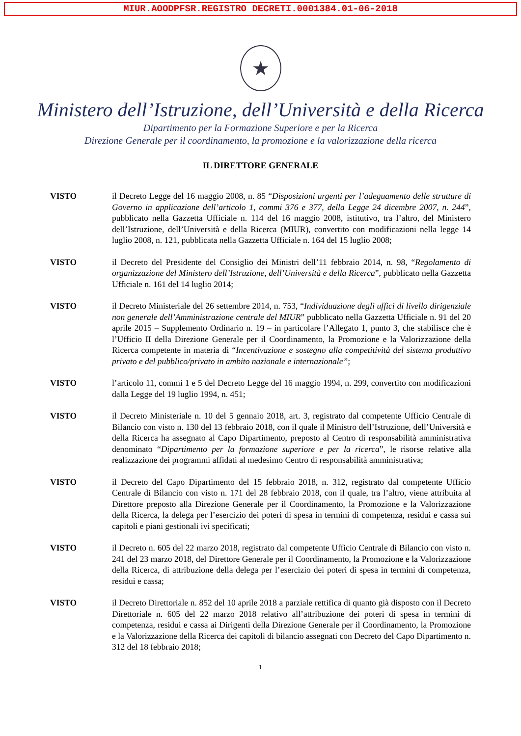MIUR.AOODPFSR.REGISTRO DECRETI.0001384.01-06-2018
★
Ministero dell’Istruzione, dell’Università e della Ricerca
Dipartimento per la Formazione Superiore e per la Ricerca
Direzione Generale per il coordinamento, la promozione e la valorizzazione della ricerca
IL DIRETTORE GENERALE
VISTO il Decreto Legge del 16 maggio 2008, n. 85 “Disposizioni urgenti per l’adeguamento delle strutture di Governo in applicazione dell’articolo 1, commi 376 e 377, della Legge 24 dicembre 2007, n. 244”, pubblicato nella Gazzetta Ufficiale n. 114 del 16 maggio 2008, istitutivo, tra l’altro, del Ministero dell’Istruzione, dell’Università e della Ricerca (MIUR), convertito con modificazioni nella legge 14 luglio 2008, n. 121, pubblicata nella Gazzetta Ufficiale n. 164 del 15 luglio 2008;
VISTO il Decreto del Presidente del Consiglio dei Ministri dell’11 febbraio 2014, n. 98, “Regolamento di organizzazione del Ministero dell’Istruzione, dell’Università e della Ricerca”, pubblicato nella Gazzetta Ufficiale n. 161 del 14 luglio 2014;
VISTO il Decreto Ministeriale del 26 settembre 2014, n. 753, “Individuazione degli uffici di livello dirigenziale non generale dell’Amministrazione centrale del MIUR” pubblicato nella Gazzetta Ufficiale n. 91 del 20 aprile 2015 – Supplemento Ordinario n. 19 – in particolare l’Allegato 1, punto 3, che stabilisce che è l’Ufficio II della Direzione Generale per il Coordinamento, la Promozione e la Valorizzazione della Ricerca competente in materia di “Incentivazione e sostegno alla competitività del sistema produttivo privato e del pubblico/privato in ambito nazionale e internazionale”;
VISTO l’articolo 11, commi 1 e 5 del Decreto Legge del 16 maggio 1994, n. 299, convertito con modificazioni dalla Legge del 19 luglio 1994, n. 451;
VISTO il Decreto Ministeriale n. 10 del 5 gennaio 2018, art. 3, registrato dal competente Ufficio Centrale di Bilancio con visto n. 130 del 13 febbraio 2018, con il quale il Ministro dell’Istruzione, dell’Università e della Ricerca ha assegnato al Capo Dipartimento, preposto al Centro di responsabilità amministrativa denominato “Dipartimento per la formazione superiore e per la ricerca”, le risorse relative alla realizzazione dei programmi affidati al medesimo Centro di responsabilità amministrativa;
VISTO il Decreto del Capo Dipartimento del 15 febbraio 2018, n. 312, registrato dal competente Ufficio Centrale di Bilancio con visto n. 171 del 28 febbraio 2018, con il quale, tra l’altro, viene attribuita al Direttore preposto alla Direzione Generale per il Coordinamento, la Promozione e la Valorizzazione della Ricerca, la delega per l’esercizio dei poteri di spesa in termini di competenza, residui e cassa sui capitoli e piani gestionali ivi specificati;
VISTO il Decreto n. 605 del 22 marzo 2018, registrato dal competente Ufficio Centrale di Bilancio con visto n. 241 del 23 marzo 2018, del Direttore Generale per il Coordinamento, la Promozione e la Valorizzazione della Ricerca, di attribuzione della delega per l’esercizio dei poteri di spesa in termini di competenza, residui e cassa;
VISTO il Decreto Direttoriale n. 852 del 10 aprile 2018 a parziale rettifica di quanto già disposto con il Decreto Direttoriale n. 605 del 22 marzo 2018 relativo all’attribuzione dei poteri di spesa in termini di competenza, residui e cassa ai Dirigenti della Direzione Generale per il Coordinamento, la Promozione e la Valorizzazione della Ricerca dei capitoli di bilancio assegnati con Decreto del Capo Dipartimento n. 312 del 18 febbraio 2018;
1